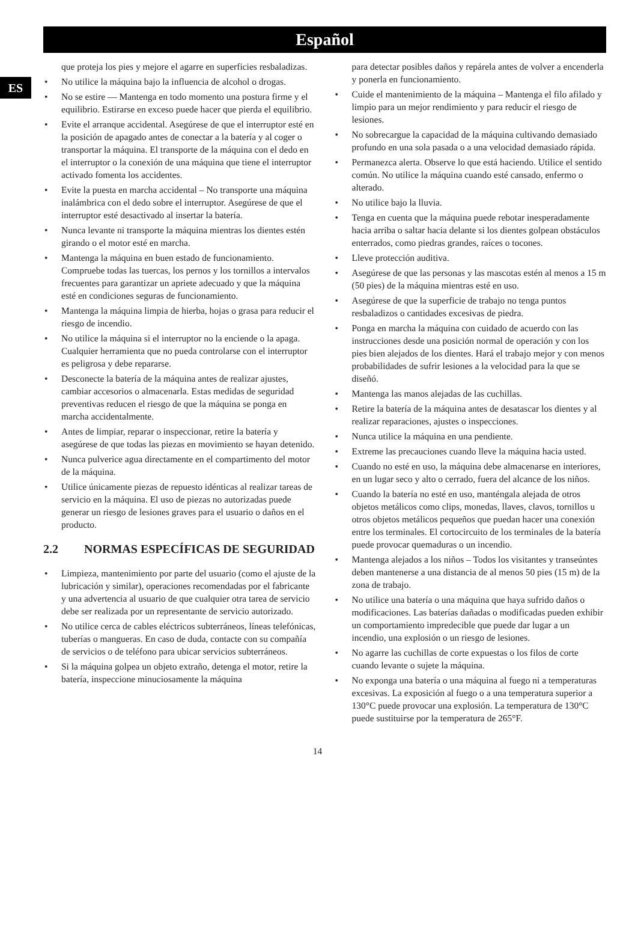Español
ES
que proteja los pies y mejore el agarre en superficies resbaladizas.
No utilice la máquina bajo la influencia de alcohol o drogas.
No se estire — Mantenga en todo momento una postura firme y el equilibrio. Estirarse en exceso puede hacer que pierda el equilibrio.
Evite el arranque accidental. Asegúrese de que el interruptor esté en la posición de apagado antes de conectar a la batería y al coger o transportar la máquina. El transporte de la máquina con el dedo en el interruptor o la conexión de una máquina que tiene el interruptor activado fomenta los accidentes.
Evite la puesta en marcha accidental – No transporte una máquina inalámbrica con el dedo sobre el interruptor. Asegúrese de que el interruptor esté desactivado al insertar la batería.
Nunca levante ni transporte la máquina mientras los dientes estén girando o el motor esté en marcha.
Mantenga la máquina en buen estado de funcionamiento. Compruebe todas las tuercas, los pernos y los tornillos a intervalos frecuentes para garantizar un apriete adecuado y que la máquina esté en condiciones seguras de funcionamiento.
Mantenga la máquina limpia de hierba, hojas o grasa para reducir el riesgo de incendio.
No utilice la máquina si el interruptor no la enciende o la apaga. Cualquier herramienta que no pueda controlarse con el interruptor es peligrosa y debe repararse.
Desconecte la batería de la máquina antes de realizar ajustes, cambiar accesorios o almacenarla. Estas medidas de seguridad preventivas reducen el riesgo de que la máquina se ponga en marcha accidentalmente.
Antes de limpiar, reparar o inspeccionar, retire la batería y asegúrese de que todas las piezas en movimiento se hayan detenido.
Nunca pulverice agua directamente en el compartimento del motor de la máquina.
Utilice únicamente piezas de repuesto idénticas al realizar tareas de servicio en la máquina. El uso de piezas no autorizadas puede generar un riesgo de lesiones graves para el usuario o daños en el producto.
2.2 NORMAS ESPECÍFICAS DE SEGURIDAD
Limpieza, mantenimiento por parte del usuario (como el ajuste de la lubricación y similar), operaciones recomendadas por el fabricante y una advertencia al usuario de que cualquier otra tarea de servicio debe ser realizada por un representante de servicio autorizado.
No utilice cerca de cables eléctricos subterráneos, líneas telefónicas, tuberías o mangueras. En caso de duda, contacte con su compañía de servicios o de teléfono para ubicar servicios subterráneos.
Si la máquina golpea un objeto extraño, detenga el motor, retire la batería, inspeccione minuciosamente la máquina
para detectar posibles daños y repárela antes de volver a encenderla y ponerla en funcionamiento.
Cuide el mantenimiento de la máquina – Mantenga el filo afilado y limpio para un mejor rendimiento y para reducir el riesgo de lesiones.
No sobrecargue la capacidad de la máquina cultivando demasiado profundo en una sola pasada o a una velocidad demasiado rápida.
Permanezca alerta. Observe lo que está haciendo. Utilice el sentido común. No utilice la máquina cuando esté cansado, enfermo o alterado.
No utilice bajo la lluvia.
Tenga en cuenta que la máquina puede rebotar inesperadamente hacia arriba o saltar hacia delante si los dientes golpean obstáculos enterrados, como piedras grandes, raíces o tocones.
Lleve protección auditiva.
Asegúrese de que las personas y las mascotas estén al menos a 15 m (50 pies) de la máquina mientras esté en uso.
Asegúrese de que la superficie de trabajo no tenga puntos resbaladizos o cantidades excesivas de piedra.
Ponga en marcha la máquina con cuidado de acuerdo con las instrucciones desde una posición normal de operación y con los pies bien alejados de los dientes. Hará el trabajo mejor y con menos probabilidades de sufrir lesiones a la velocidad para la que se diseñó.
Mantenga las manos alejadas de las cuchillas.
Retire la batería de la máquina antes de desatascar los dientes y al realizar reparaciones, ajustes o inspecciones.
Nunca utilice la máquina en una pendiente.
Extreme las precauciones cuando lleve la máquina hacia usted.
Cuando no esté en uso, la máquina debe almacenarse en interiores, en un lugar seco y alto o cerrado, fuera del alcance de los niños.
Cuando la batería no esté en uso, manténgala alejada de otros objetos metálicos como clips, monedas, llaves, clavos, tornillos u otros objetos metálicos pequeños que puedan hacer una conexión entre los terminales. El cortocircuito de los terminales de la batería puede provocar quemaduras o un incendio.
Mantenga alejados a los niños – Todos los visitantes y transeúntes deben mantenerse a una distancia de al menos 50 pies (15 m) de la zona de trabajo.
No utilice una batería o una máquina que haya sufrido daños o modificaciones. Las baterías dañadas o modificadas pueden exhibir un comportamiento impredecible que puede dar lugar a un incendio, una explosión o un riesgo de lesiones.
No agarre las cuchillas de corte expuestas o los filos de corte cuando levante o sujete la máquina.
No exponga una batería o una máquina al fuego ni a temperaturas excesivas. La exposición al fuego o a una temperatura superior a 130°C puede provocar una explosión. La temperatura de 130°C puede sustituirse por la temperatura de 265°F.
14